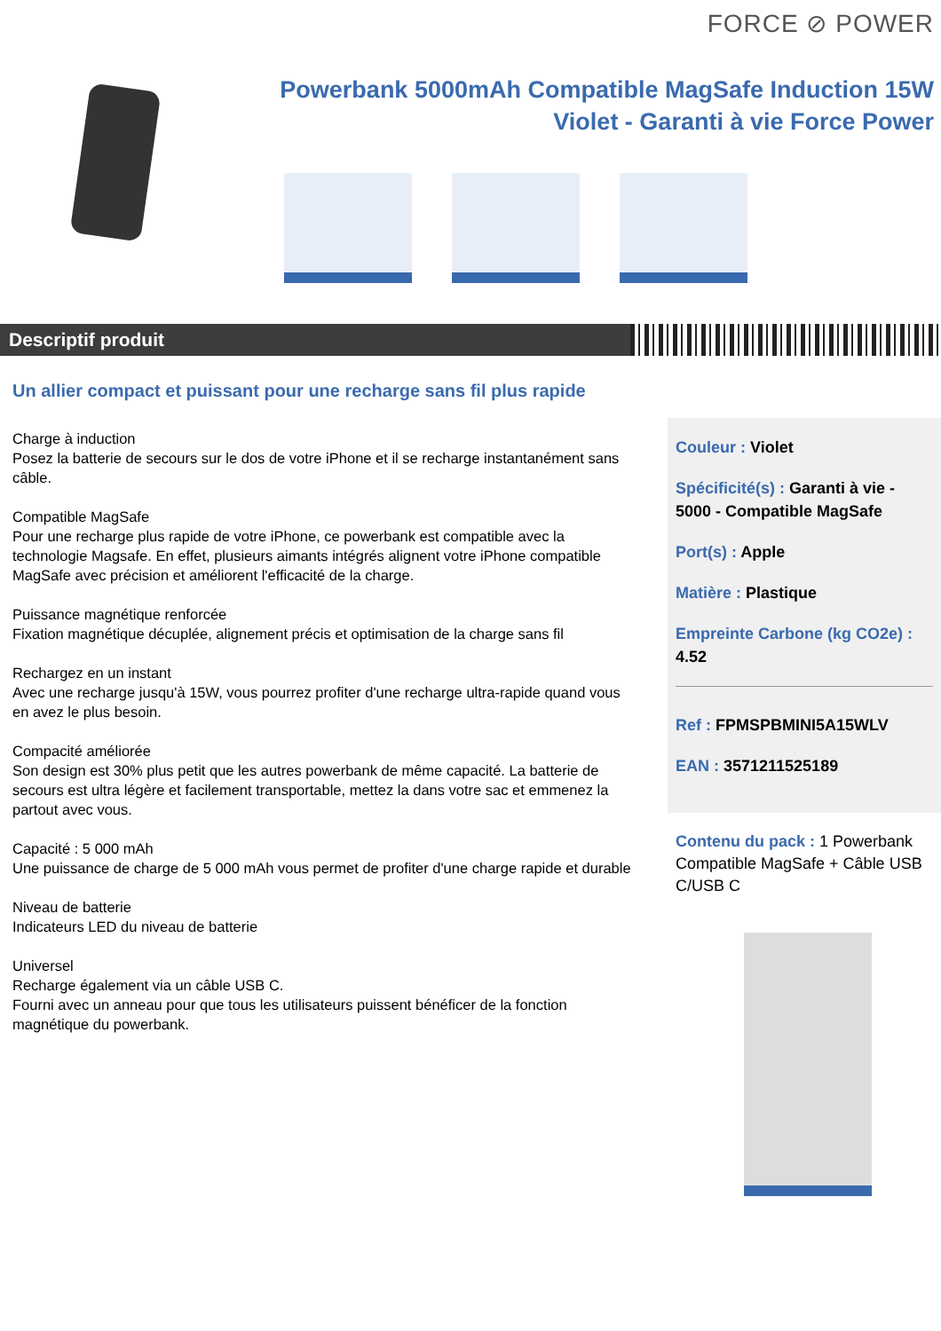FORCE ⊘ POWER
Powerbank 5000mAh Compatible MagSafe Induction 15W
Violet - Garanti à vie Force Power
Descriptif produit
Un allier compact et puissant pour une recharge sans fil plus rapide
Charge à induction
Posez la batterie de secours sur le dos de votre iPhone et il se recharge instantanément sans câble.
Compatible MagSafe
Pour une recharge plus rapide de votre iPhone, ce powerbank est compatible avec la technologie Magsafe. En effet, plusieurs aimants intégrés alignent votre iPhone compatible MagSafe avec précision et améliorent l'efficacité de la charge.
Puissance magnétique renforcée
Fixation magnétique décuplée, alignement précis et optimisation de la charge sans fil
Rechargez en un instant
Avec une recharge jusqu'à 15W, vous pourrez profiter d'une recharge ultra-rapide quand vous en avez le plus besoin.
Compacité améliorée
Son design est 30% plus petit que les autres powerbank de même capacité. La batterie de secours est ultra légère et facilement transportable, mettez la dans votre sac et emmenez la partout avec vous.
Capacité : 5 000 mAh
Une puissance de charge de 5 000 mAh vous permet de profiter d'une charge rapide et durable
Niveau de batterie
Indicateurs LED du niveau de batterie
Universel
Recharge également via un câble USB C.
Fourni avec un anneau pour que tous les utilisateurs puissent bénéficer de la fonction magnétique du powerbank.
Couleur : Violet
Spécificité(s) : Garanti à vie - 5000 - Compatible MagSafe
Port(s) : Apple
Matière : Plastique
Empreinte Carbone (kg CO2e) : 4.52
Ref : FPMSPBMINI5A15WLV
EAN : 3571211525189
Contenu du pack : 1 Powerbank Compatible MagSafe + Câble USB C/USB C